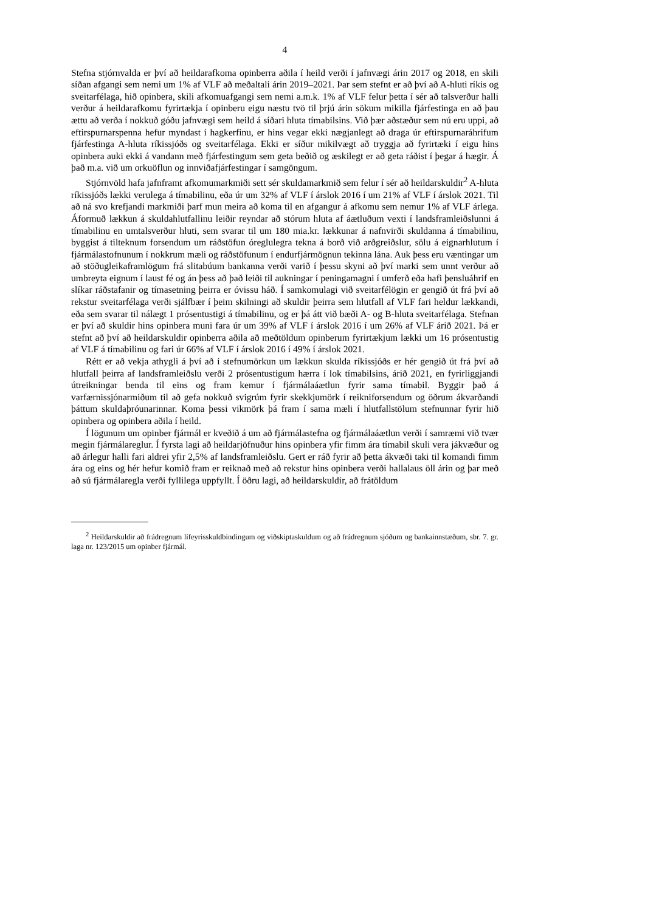4
Stefna stjórnvalda er því að heildarafkoma opinberra aðila í heild verði í jafnvægi árin 2017 og 2018, en skili síðan afgangi sem nemi um 1% af VLF að meðaltali árin 2019–2021. Þar sem stefnt er að því að A-hluti ríkis og sveitarfélaga, hið opinbera, skili afkomuafgangi sem nemi a.m.k. 1% af VLF felur þetta í sér að talsverður halli verður á heildarafkomu fyrirtækja í opinberu eigu næstu tvö til þrjú árin sökum mikilla fjárfestinga en að þau ættu að verða í nokkuð góðu jafnvægi sem heild á síðari hluta tímabilsins. Við þær aðstæður sem nú eru uppi, að eftirspurnarspenna hefur myndast í hagkerfinu, er hins vegar ekki nægjanlegt að draga úr eftirspurnaráhrifum fjárfestinga A-hluta ríkissjóðs og sveitarfélaga. Ekki er síður mikilvægt að tryggja að fyrirtæki í eigu hins opinbera auki ekki á vandann með fjárfestingum sem geta beðið og æskilegt er að geta ráðist í þegar á hægir. Á það m.a. við um orkuöflun og innviðafjárfestingar í samgöngum.
Stjórnvöld hafa jafnframt afkomumarkmiði sett sér skuldamarkmið sem felur í sér að heildarskuldir<sup>2</sup> A-hluta ríkissjóðs lækki verulega á tímabilinu, eða úr um 32% af VLF í árslok 2016 í um 21% af VLF í árslok 2021. Til að ná svo krefjandi markmiði þarf mun meira að koma til en afgangur á afkomu sem nemur 1% af VLF árlega. Áformuð lækkun á skuldahlutfallinu leiðir reyndar að stórum hluta af áætluðum vexti í landsframleiðslunni á tímabilinu en umtalsverður hluti, sem svarar til um 180 mia.kr. lækkunar á nafnvirði skuldanna á tímabilinu, byggist á tilteknum forsendum um ráðstöfun óreglulegra tekna á borð við arðgreiðslur, sölu á eignarhlutum í fjármálastofnunum í nokkrum mæli og ráðstöfunum í endurfjármögnun tekinna lána. Auk þess eru væntingar um að stöðugleikaframlögum frá slitabúum bankanna verði varið í þessu skyni að því marki sem unnt verður að umbreyta eignum í laust fé og án þess að það leiði til aukningar í peningamagni í umferð eða hafi þensluáhrif en slíkar ráðstafanir og tímasetning þeirra er óvissu háð. Í samkomulagi við sveitarfélögin er gengið út frá því að rekstur sveitarfélaga verði sjálfbær í þeim skilningi að skuldir þeirra sem hlutfall af VLF fari heldur lækkandi, eða sem svarar til nálægt 1 prósentustigi á tímabilinu, og er þá átt við bæði A- og B-hluta sveitarfélaga. Stefnan er því að skuldir hins opinbera muni fara úr um 39% af VLF í árslok 2016 í um 26% af VLF árið 2021. Þá er stefnt að því að heildarskuldir opinberra aðila að meðtöldum opinberum fyrirtækjum lækki um 16 prósentustig af VLF á tímabilinu og fari úr 66% af VLF í árslok 2016 í 49% í árslok 2021.
Rétt er að vekja athygli á því að í stefnumörkun um lækkun skulda ríkissjóðs er hér gengið út frá því að hlutfall þeirra af landsframleiðslu verði 2 prósentustigum hærra í lok tímabilsins, árið 2021, en fyrirliggjandi útreikningar benda til eins og fram kemur í fjármálaáætlun fyrir sama tímabil. Byggir það á varfærnissjónarmiðum til að gefa nokkuð svigrúm fyrir skekkjumörk í reikniforsendum og öðrum ákvarðandi þáttum skuldaþróunarinnar. Koma þessi vikmörk þá fram í sama mæli í hlutfallstölum stefnunnar fyrir hið opinbera og opinbera aðila í heild.
Í lögunum um opinber fjármál er kveðið á um að fjármálastefna og fjármálaáætlun verði í samræmi við tvær megin fjármálareglur. Í fyrsta lagi að heildarjöfnuður hins opinbera yfir fimm ára tímabil skuli vera jákvæður og að árlegur halli fari aldrei yfir 2,5% af landsframleiðslu. Gert er ráð fyrir að þetta ákvæði taki til komandi fimm ára og eins og hér hefur komið fram er reiknað með að rekstur hins opinbera verði hallalaus öll árin og þar með að sú fjármálaregla verði fyllilega uppfyllt. Í öðru lagi, að heildarskuldir, að frátöldum
<sup>2</sup> Heildarskuldir að frádregnum lífeyrisskuldbindingum og viðskiptaskuldum og að frádregnum sjóðum og bankainnstæðum, sbr. 7. gr. laga nr. 123/2015 um opinber fjármál.